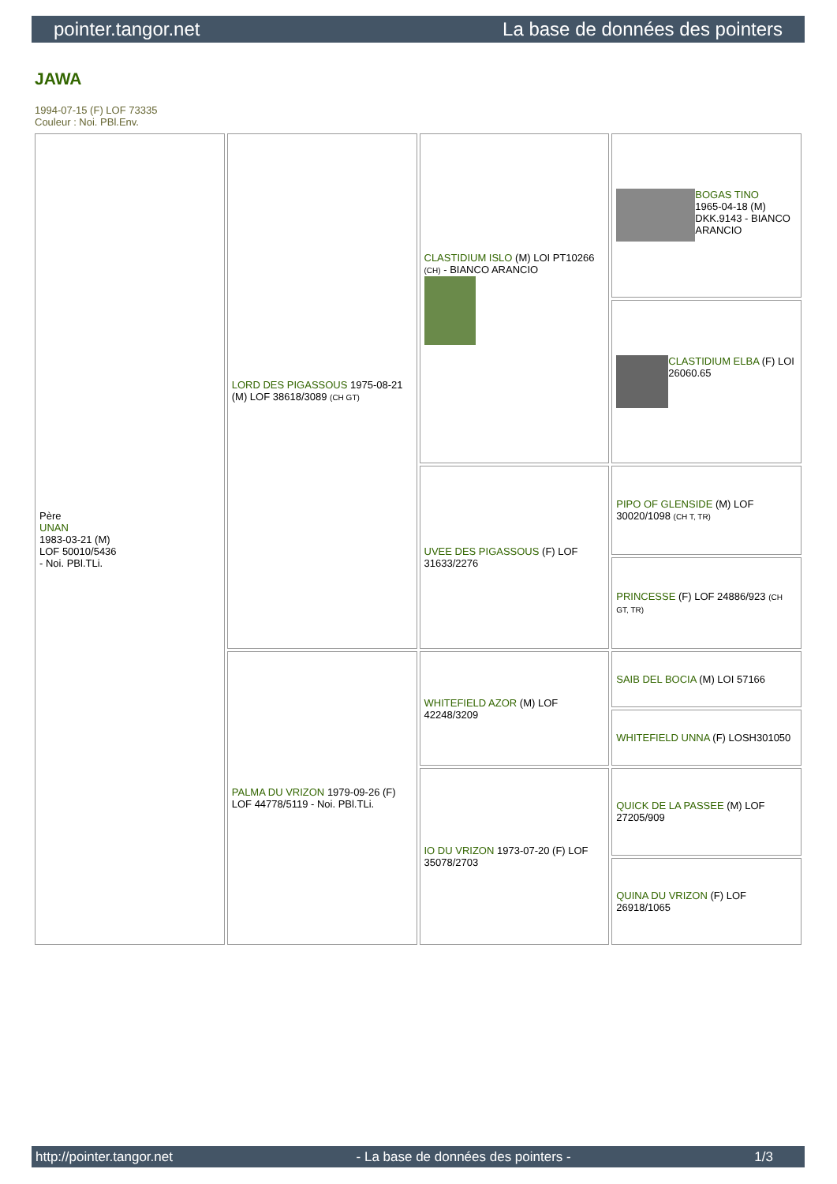pointer.tangor.net La base de données des pointers
JAWA
1994-07-15 (F) LOF 73335
Couleur : Noi. PBl.Env.
| Père UNAN 1983-03-21 (M) LOF 50010/5436 - Noi. PBl.TLi. | LORD DES PIGASSOUS 1975-08-21 (M) LOF 38618/3089 (CH GT) | CLASTIDIUM ISLO (M) LOI PT10266 (CH) - BIANCO ARANCIO | BOGAS TINO 1965-04-18 (M) DKK.9143 - BIANCO ARANCIO |
| | | | CLASTIDIUM ELBA (F) LOI 26060.65 |
| | | UVEE DES PIGASSOUS (F) LOF 31633/2276 | PIPO OF GLENSIDE (M) LOF 30020/1098 (CH T, TR) |
| | | | PRINCESSE (F) LOF 24886/923 (CH GT, TR) |
| | PALMA DU VRIZON 1979-09-26 (F) LOF 44778/5119 - Noi. PBl.TLi. | WHITEFIELD AZOR (M) LOF 42248/3209 | SAIB DEL BOCIA (M) LOI 57166 |
| | | | WHITEFIELD UNNA (F) LOSH301050 |
| | | IO DU VRIZON 1973-07-20 (F) LOF 35078/2703 | QUICK DE LA PASSEE (M) LOF 27205/909 |
| | | | QUINA DU VRIZON (F) LOF 26918/1065 |
http://pointer.tangor.net - La base de données des pointers - 1/3